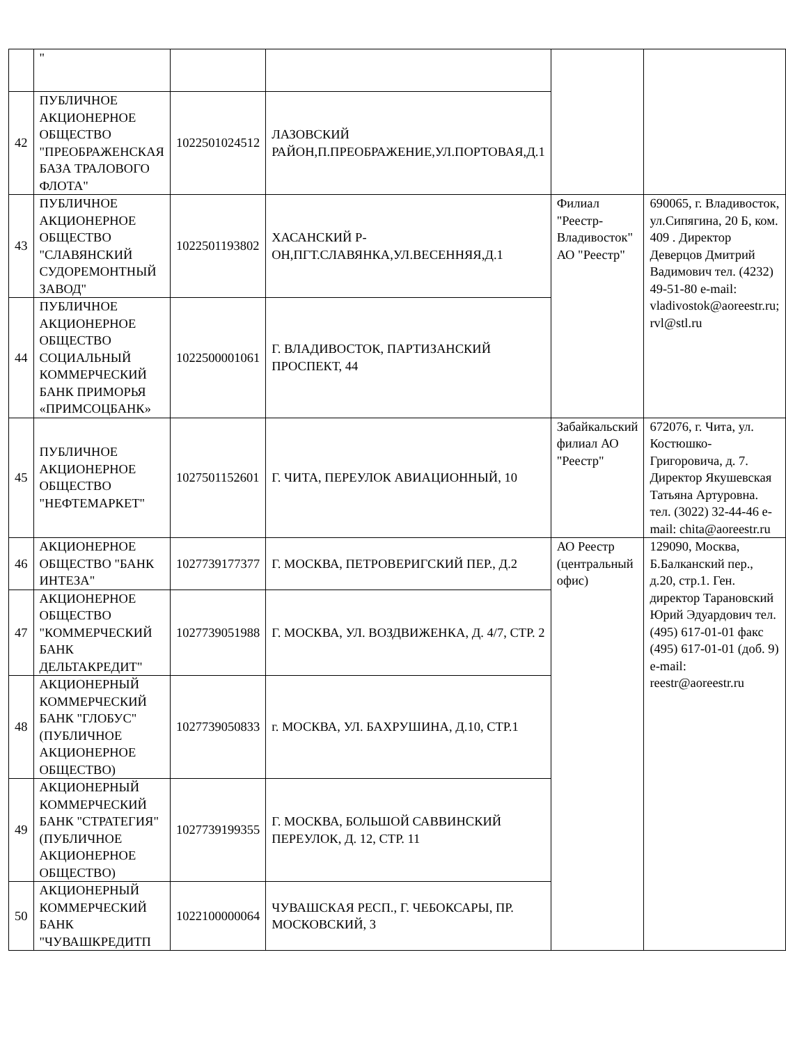| | " | | | | |
| 42 | ПУБЛИЧНОЕ АКЦИОНЕРНОЕ ОБЩЕСТВО "ПРЕОБРАЖЕНСКАЯ БАЗА ТРАЛОВОГО ФЛОТА" | 1022501024512 | ЛАЗОВСКИЙ РАЙОН,П.ПРЕОБРАЖЕНИЕ,УЛ.ПОРТОВАЯ,Д.1 | | |
| 43 | ПУБЛИЧНОЕ АКЦИОНЕРНОЕ ОБЩЕСТВО "СЛАВЯНСКИЙ СУДОРЕМОНТНЫЙ ЗАВОД" | 1022501193802 | ХАСАНСКИЙ Р-ОН,ПГТ.СЛАВЯНКА,УЛ.ВЕСЕННЯЯ,Д.1 | Филиал "Реестр-Владивосток" АО "Реестр" | 690065, г. Владивосток, ул.Сипягина, 20 Б, ком. 409 . Директор Деверцов Дмитрий Вадимович тел. (4232) 49-51-80 e-mail: vladivostok@aoreestr.ru; rvl@stl.ru |
| 44 | ПУБЛИЧНОЕ АКЦИОНЕРНОЕ ОБЩЕСТВО СОЦИАЛЬНЫЙ КОММЕРЧЕСКИЙ БАНК ПРИМОРЬЯ «ПРИМСОЦБАНК» | 1022500001061 | Г. ВЛАДИВОСТОК, ПАРТИЗАНСКИЙ ПРОСПЕКТ, 44 | | |
| 45 | ПУБЛИЧНОЕ АКЦИОНЕРНОЕ ОБЩЕСТВО "НЕФТЕМАРКЕТ" | 1027501152601 | Г. ЧИТА, ПЕРЕУЛОК АВИАЦИОННЫЙ, 10 | Забайкальский филиал АО "Реестр" | 672076, г. Чита, ул. Костюшко-Григоровича, д. 7. Директор Якушевская Татьяна Артуровна. тел. (3022) 32-44-46 e-mail: chita@aoreestr.ru |
| 46 | АКЦИОНЕРНОЕ ОБЩЕСТВО "БАНК ИНТЕЗА" | 1027739177377 | Г. МОСКВА, ПЕТРОВЕРИГСКИЙ ПЕР., Д.2 | АО Реестр (центральный офис) | 129090, Москва, Б.Балканский пер., д.20, стр.1. Ген. директор Тарановский Юрий Эдуардович тел. (495) 617-01-01 факс (495) 617-01-01 (доб. 9) e-mail: reestr@aoreestr.ru |
| 47 | АКЦИОНЕРНОЕ ОБЩЕСТВО "КОММЕРЧЕСКИЙ БАНК ДЕЛЬТАКРЕДИТ" | 1027739051988 | Г. МОСКВА, УЛ. ВОЗДВИЖЕНКА, Д. 4/7, СТР. 2 | | |
| 48 | АКЦИОНЕРНЫЙ КОММЕРЧЕСКИЙ БАНК "ГЛОБУС" (ПУБЛИЧНОЕ АКЦИОНЕРНОЕ ОБЩЕСТВО) | 1027739050833 | г. МОСКВА, УЛ. БАХРУШИНА, Д.10, СТР.1 | | |
| 49 | АКЦИОНЕРНЫЙ КОММЕРЧЕСКИЙ БАНК "СТРАТЕГИЯ" (ПУБЛИЧНОЕ АКЦИОНЕРНОЕ ОБЩЕСТВО) | 1027739199355 | Г. МОСКВА, БОЛЬШОЙ САВВИНСКИЙ ПЕРЕУЛОК, Д. 12, СТР. 11 | | |
| 50 | АКЦИОНЕРНЫЙ КОММЕРЧЕСКИЙ БАНК "ЧУВАШКРЕДИТП | 1022100000064 | ЧУВАШСКАЯ РЕСП., Г. ЧЕБОКСАРЫ, ПР. МОСКОВСКИЙ, 3 | | |